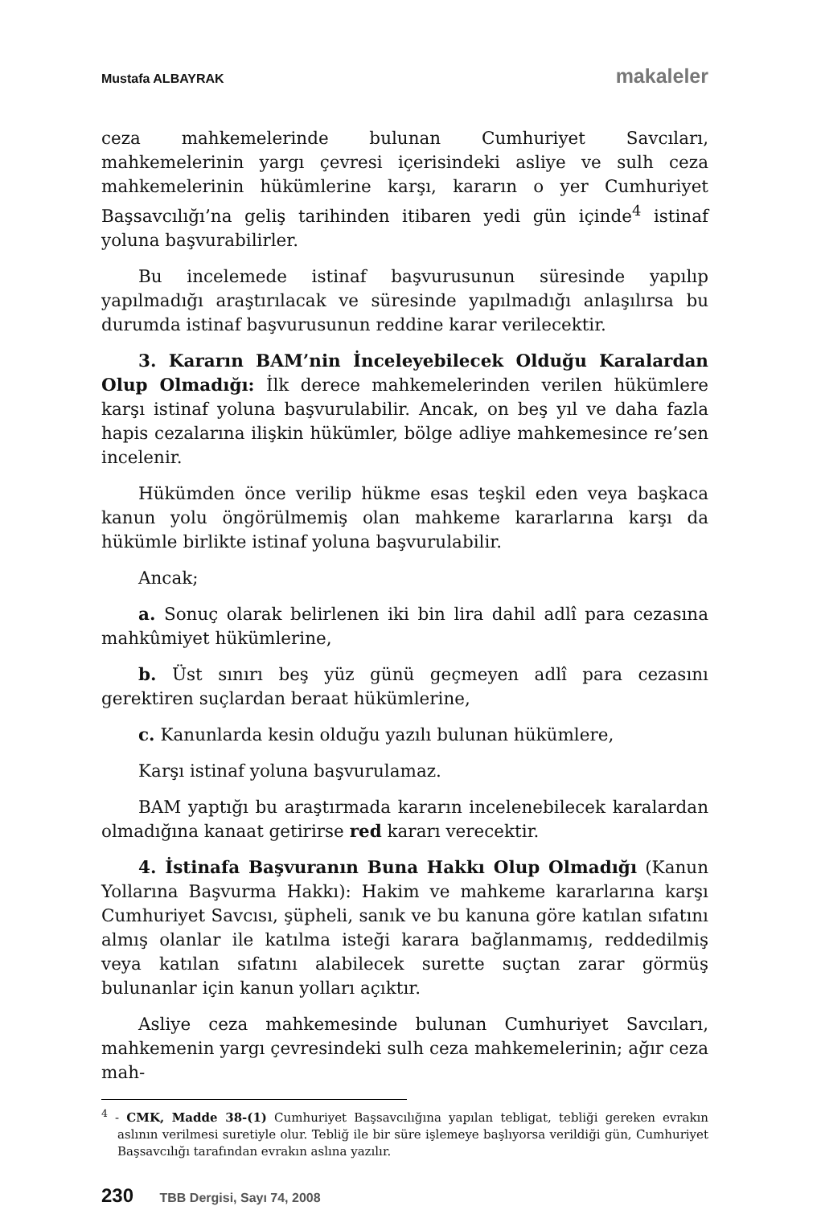Mustafa ALBAYRAK makaleler
ceza mahkemelerinde bulunan Cumhuriyet Savcıları, mahkemelerinin yargı çevresi içerisindeki asliye ve sulh ceza mahkemelerinin hükümlerine karşı, kararın o yer Cumhuriyet Başsavcılığı’na geliş tarihinden itibaren yedi gün içinde<sup>4</sup> istinaf yoluna başvurabilirler.
Bu incelemede istinaf başvurusunun süresinde yapılıp yapılmadığı araştırılacak ve süresinde yapılmadığı anlaşılırsa bu durumda istinaf başvurusunun reddine karar verilecektir.
3. Kararın BAM’nin İnceleyebilecek Olduğu Karalardan Olup Olmadığı: İlk derece mahkemelerinden verilen hükümlere karşı istinaf yoluna başvurulabilir. Ancak, on beş yıl ve daha fazla hapis cezalarına ilişkin hükümler, bölge adliye mahkemesince re’sen incelenir.
Hükümden önce verilip hükme esas teşkil eden veya başkaca kanun yolu öngörülmemiş olan mahkeme kararlarına karşı da hükümle birlikte istinaf yoluna başvurulabilir.
Ancak;
a. Sonuç olarak belirlenen iki bin lira dahil adlî para cezasına mahkûmiyet hükümlerine,
b. Üst sınırı beş yüz günü geçmeyen adlî para cezasını gerektiren suçlardan beraat hükümlerine,
c. Kanunlarda kesin olduğu yazılı bulunan hükümlere,
Karşı istinaf yoluna başvurulamaz.
BAM yaptığı bu araştırmada kararın incelenebilecek karalardan olmadığına kanaat getirirse red kararı verecektir.
4. İstinafa Başvuranın Buna Hakkı Olup Olmadığı (Kanun Yollarına Başvurma Hakkı): Hakim ve mahkeme kararlarına karşı Cumhuriyet Savcısı, şüpheli, sanık ve bu kanuna göre katılan sıfatını almış olanlar ile katılma isteği karara bağlanmamış, reddedilmiş veya katılan sıfatını alabilecek surette suçtan zarar görmüş bulunanlar için kanun yolları açıktır.
Asliye ceza mahkemesinde bulunan Cumhuriyet Savcıları, mahkemenin yargı çevresindeki sulh ceza mahkemelerinin; ağır ceza mah-
<sup>4</sup> - CMK, Madde 38-(1) Cumhuriyet Başsavcılığına yapılan tebligat, tebliği gereken evrakın aslının verilmesi suretiyle olur. Tebliğ ile bir süre işlemeye başlıyorsa verildiği gün, Cumhuriyet Başsavcılığı tarafından evrakın aslına yazılır.
230 TBB Dergisi, Sayı 74, 2008